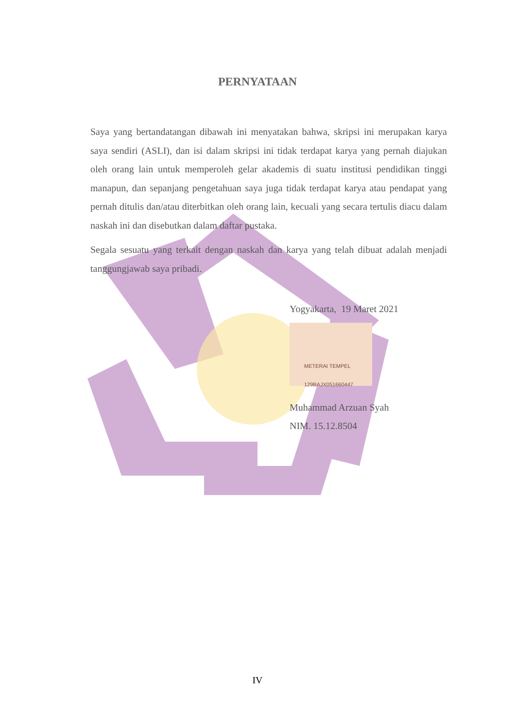PERNYATAAN
Saya yang bertandatangan dibawah ini menyatakan bahwa, skripsi ini merupakan karya saya sendiri (ASLI), dan isi dalam skripsi ini tidak terdapat karya yang pernah diajukan oleh orang lain untuk memperoleh gelar akademis di suatu institusi pendidikan tinggi manapun, dan sepanjang pengetahuan saya juga tidak terdapat karya atau pendapat yang pernah ditulis dan/atau diterbitkan oleh orang lain, kecuali yang secara tertulis diacu dalam naskah ini dan disebutkan dalam daftar pustaka.
Segala sesuatu yang terkait dengan naskah dan karya yang telah dibuat adalah menjadi tanggungjawab saya pribadi.
Yogyakarta, 19 Maret 2021
METERAI TEMPEL
129BAJX051660447
Muhammad Arzuan Syah
NIM. 15.12.8504
IV